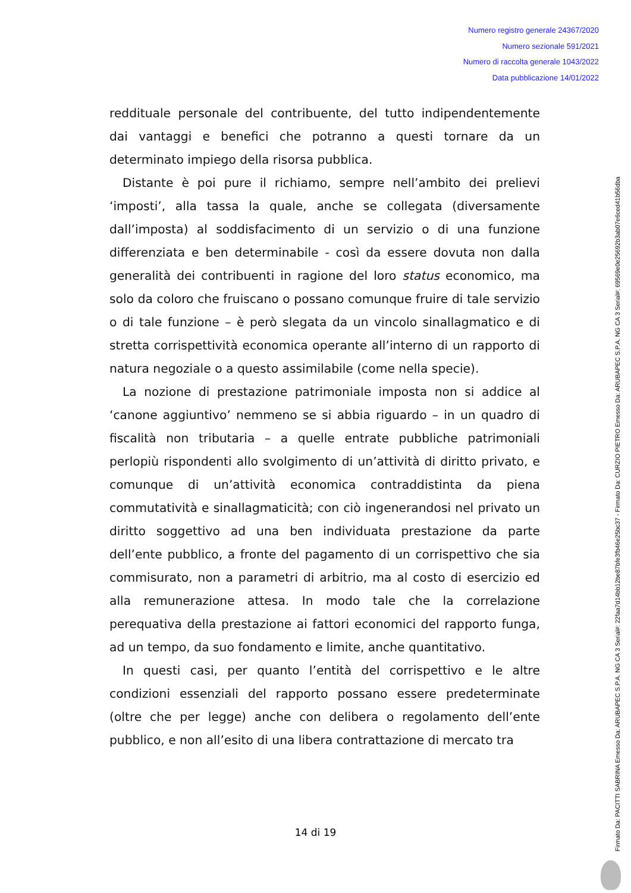Numero registro generale 24367/2020
Numero sezionale 591/2021
Numero di raccolta generale 1043/2022
Data pubblicazione 14/01/2022
Firmato Da: PACITTI SABRINA Emesso Da: ARUBAPEC S.P.A. NG CA 3 Serial#: 22faa7d14bb12be87bfe3fb46e25bc37 - Firmato Da: CURZIO PIETRO Emesso Da: ARUBAPEC S.P.A. NG CA 3 Serial#: 69569e0e25692b3ab07e6ced41b56dba
reddituale personale del contribuente, del tutto indipendentemente dai vantaggi e benefici che potranno a questi tornare da un determinato impiego della risorsa pubblica.
Distante è poi pure il richiamo, sempre nell’ambito dei prelievi ‘imposti’, alla tassa la quale, anche se collegata (diversamente dall’imposta) al soddisfacimento di un servizio o di una funzione differenziata e ben determinabile - così da essere dovuta non dalla generalità dei contribuenti in ragione del loro status economico, ma solo da coloro che fruiscano o possano comunque fruire di tale servizio o di tale funzione – è però slegata da un vincolo sinallagmatico e di stretta corrispettività economica operante all’interno di un rapporto di natura negoziale o a questo assimilabile (come nella specie).
La nozione di prestazione patrimoniale imposta non si addice al ‘canone aggiuntivo’ nemmeno se si abbia riguardo – in un quadro di fiscalità non tributaria – a quelle entrate pubbliche patrimoniali perlopiù rispondenti allo svolgimento di un’attività di diritto privato, e comunque di un’attività economica contraddistinta da piena commutatività e sinallagmaticità; con ciò ingenerandosi nel privato un diritto soggettivo ad una ben individuata prestazione da parte dell’ente pubblico, a fronte del pagamento di un corrispettivo che sia commisurato, non a parametri di arbitrio, ma al costo di esercizio ed alla remunerazione attesa. In modo tale che la correlazione perequativa della prestazione ai fattori economici del rapporto funga, ad un tempo, da suo fondamento e limite, anche quantitativo.
In questi casi, per quanto l’entità del corrispettivo e le altre condizioni essenziali del rapporto possano essere predeterminate (oltre che per legge) anche con delibera o regolamento dell’ente pubblico, e non all’esito di una libera contrattazione di mercato tra
14 di 19